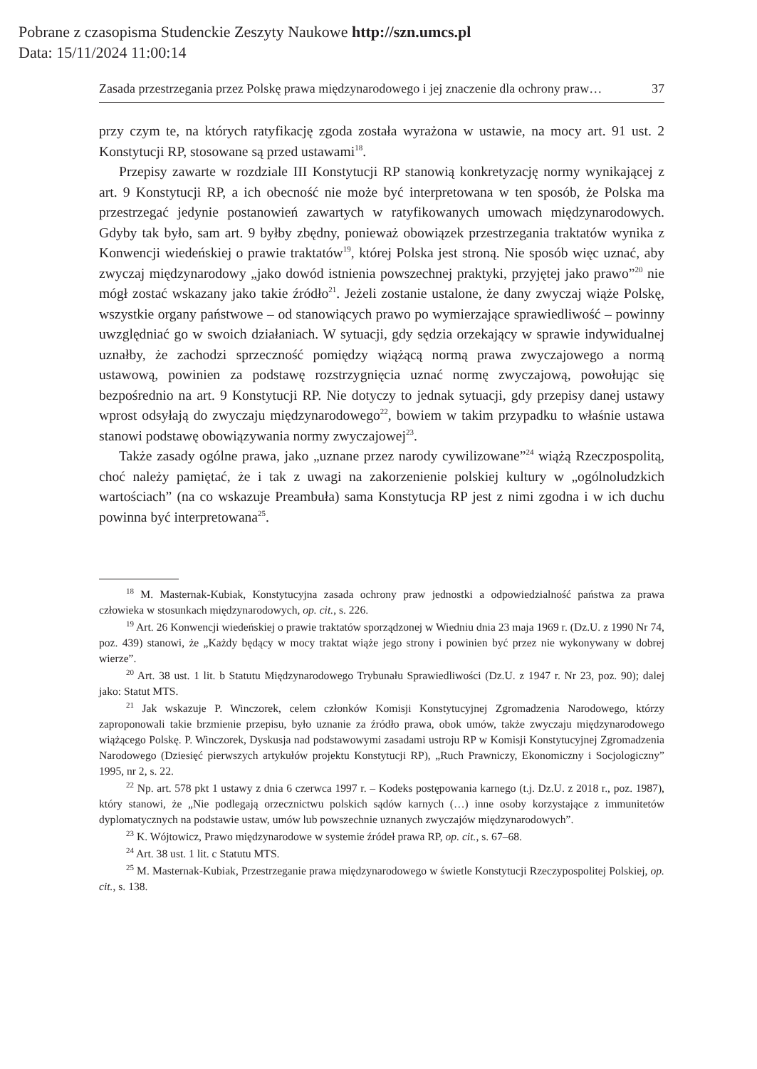Pobrane z czasopisma Studenckie Zeszyty Naukowe http://szn.umcs.pl
Data: 15/11/2024 11:00:14
Zasada przestrzegania przez Polskę prawa międzynarodowego i jej znaczenie dla ochrony praw… 37
przy czym te, na których ratyfikację zgoda została wyrażona w ustawie, na mocy art. 91 ust. 2 Konstytucji RP, stosowane są przed ustawami<sup>18</sup>.
Przepisy zawarte w rozdziale III Konstytucji RP stanowią konkretyzację normy wynikającej z art. 9 Konstytucji RP, a ich obecność nie może być interpretowana w ten sposób, że Polska ma przestrzegać jedynie postanowień zawartych w ratyfikowanych umowach międzynarodowych. Gdyby tak było, sam art. 9 byłby zbędny, ponieważ obowiązek przestrzegania traktatów wynika z Konwencji wiedeńskiej o prawie traktatów<sup>19</sup>, której Polska jest stroną. Nie sposób więc uznać, aby zwyczaj międzynarodowy „jako dowód istnienia powszechnej praktyki, przyjętej jako prawo”<sup>20</sup> nie mógł zostać wskazany jako takie źródło<sup>21</sup>. Jeżeli zostanie ustalone, że dany zwyczaj wiąże Polskę, wszystkie organy państwowe – od stanowiących prawo po wymierzające sprawiedliwość – powinny uwzględniać go w swoich działaniach. W sytuacji, gdy sędzia orzekający w sprawie indywidualnej uznałby, że zachodzi sprzeczność pomiędzy wiążącą normą prawa zwyczajowego a normą ustawową, powinien za podstawę rozstrzygnięcia uznać normę zwyczajową, powołując się bezpośrednio na art. 9 Konstytucji RP. Nie dotyczy to jednak sytuacji, gdy przepisy danej ustawy wprost odsyłają do zwyczaju międzynarodowego<sup>22</sup>, bowiem w takim przypadku to właśnie ustawa stanowi podstawę obowiązywania normy zwyczajowej<sup>23</sup>.
Także zasady ogólne prawa, jako „uznane przez narody cywilizowane”<sup>24</sup> wiążą Rzeczpospolitą, choć należy pamiętać, że i tak z uwagi na zakorzenienie polskiej kultury w „ogólnoludzkich wartościach” (na co wskazuje Preambuła) sama Konstytucja RP jest z nimi zgodna i w ich duchu powinna być interpretowana<sup>25</sup>.
<sup>18</sup> M. Masternak-Kubiak, Konstytucyjna zasada ochrony praw jednostki a odpowiedzialność państwa za prawa człowieka w stosunkach międzynarodowych, op. cit., s. 226.
<sup>19</sup> Art. 26 Konwencji wiedeńskiej o prawie traktatów sporządzonej w Wiedniu dnia 23 maja 1969 r. (Dz.U. z 1990 Nr 74, poz. 439) stanowi, że „Każdy będący w mocy traktat wiąże jego strony i powinien być przez nie wykonywany w dobrej wierze”.
<sup>20</sup> Art. 38 ust. 1 lit. b Statutu Międzynarodowego Trybunału Sprawiedliwości (Dz.U. z 1947 r. Nr 23, poz. 90); dalej jako: Statut MTS.
<sup>21</sup> Jak wskazuje P. Winczorek, celem członków Komisji Konstytucyjnej Zgromadzenia Narodowego, którzy zaproponowali takie brzmienie przepisu, było uznanie za źródło prawa, obok umów, także zwyczaju międzynarodowego wiążącego Polskę. P. Winczorek, Dyskusja nad podstawowymi zasadami ustroju RP w Komisji Konstytucyjnej Zgromadzenia Narodowego (Dziesięć pierwszych artykułów projektu Konstytucji RP), „Ruch Prawniczy, Ekonomiczny i Socjologiczny” 1995, nr 2, s. 22.
<sup>22</sup> Np. art. 578 pkt 1 ustawy z dnia 6 czerwca 1997 r. – Kodeks postępowania karnego (t.j. Dz.U. z 2018 r., poz. 1987), który stanowi, że „Nie podlegają orzecznictwu polskich sądów karnych (…) inne osoby korzystające z immunitetów dyplomatycznych na podstawie ustaw, umów lub powszechnie uznanych zwyczajów międzynarodowych”.
<sup>23</sup> K. Wójtowicz, Prawo międzynarodowe w systemie źródeł prawa RP, op. cit., s. 67–68.
<sup>24</sup> Art. 38 ust. 1 lit. c Statutu MTS.
<sup>25</sup> M. Masternak-Kubiak, Przestrzeganie prawa międzynarodowego w świetle Konstytucji Rzeczypospolitej Polskiej, op. cit., s. 138.